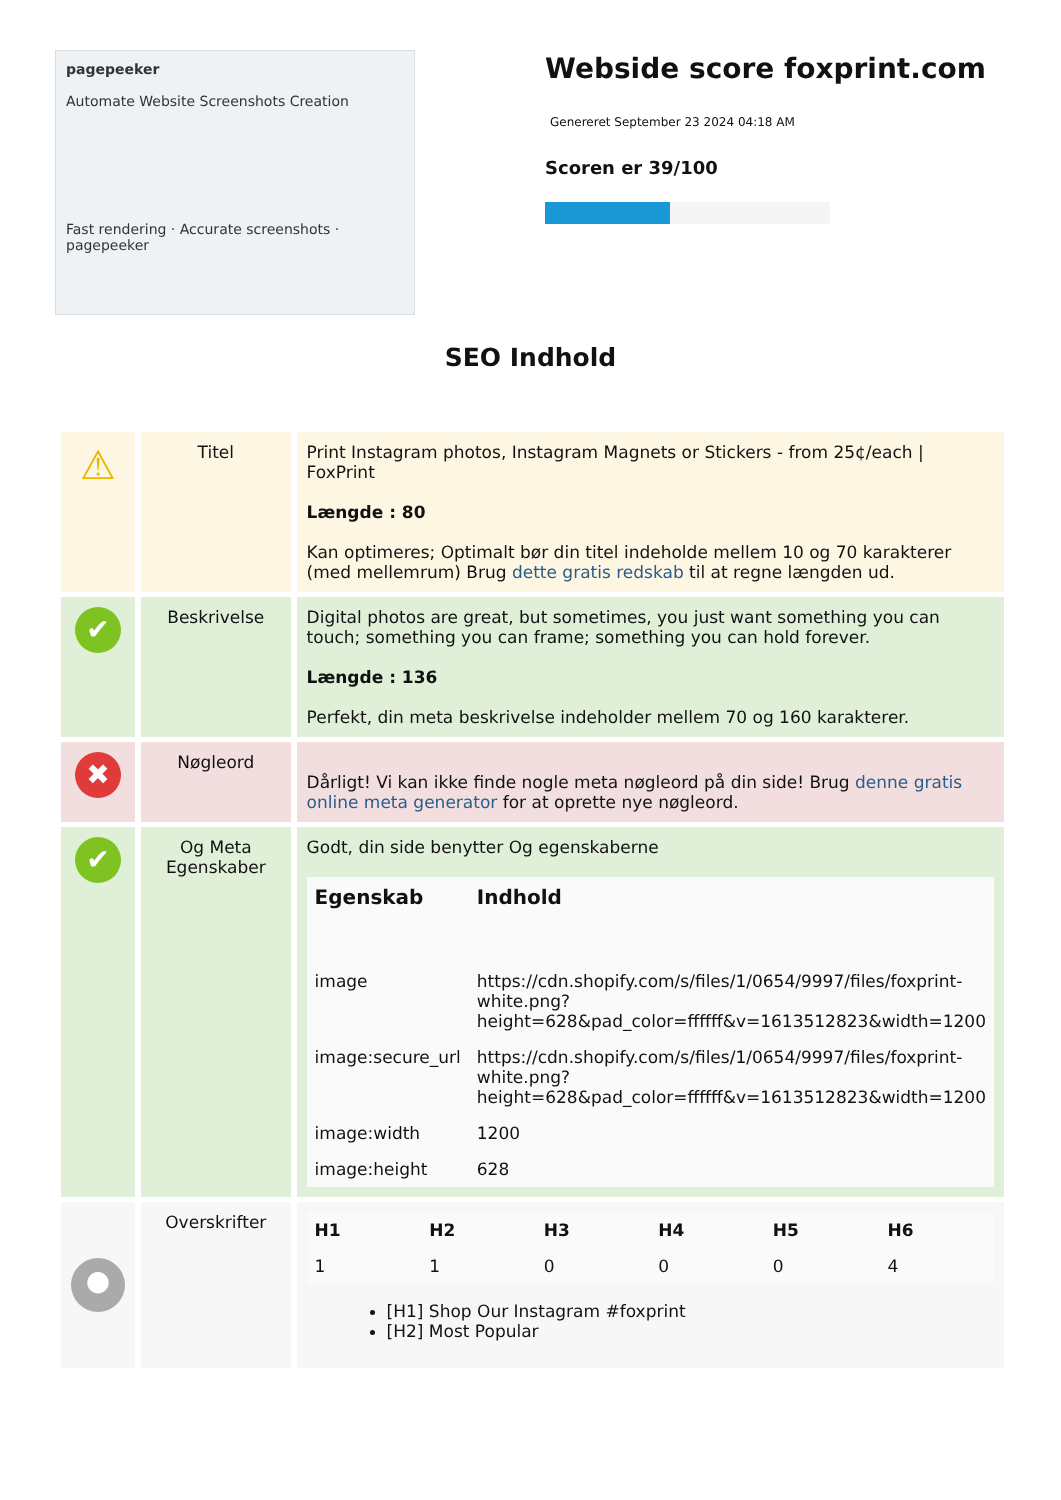pagepeeker
Automate Website Screenshots Creation
Fast rendering · Accurate screenshots · pagepeeker
Webside score foxprint.com
Genereret September 23 2024 04:18 AM
Scoren er 39/100
SEO Indhold
| ⚠ | Titel | Print Instagram photos, Instagram Magnets or Stickers - from 25¢/each / FoxPrint Længde : 80 Kan optimeres; Optimalt bør din titel indeholde mellem 10 og 70 karakterer (med mellemrum) Brug dette gratis redskab til at regne længden ud. |
| ✔ | Beskrivelse | Digital photos are great, but sometimes, you just want something you can touch; something you can frame; something you can hold forever. Længde : 136 Perfekt, din meta beskrivelse indeholder mellem 70 og 160 karakterer. |
| ✖ | Nøgleord | Dårligt! Vi kan ikke finde nogle meta nøgleord på din side! Brug denne gratis online meta generator for at oprette nye nøgleord. |
| ✔ | Og Meta Egenskaber | Godt, din side benytter Og egenskaberne / Egenskab / Indhold / / --- / --- / / image / https://cdn.shopify.com/s/files/1/0654/9997/files/foxprint-white.png?height=628&pad_color=ffffff&v=1613512823&width=1200 / / image:secure_url / https://cdn.shopify.com/s/files/1/0654/9997/files/foxprint-white.png?height=628&pad_color=ffffff&v=1613512823&width=1200 / / image:width / 1200 / / image:height / 628 / |
| ● | Overskrifter | / H1 / H2 / H3 / H4 / H5 / H6 / / --- / --- / --- / --- / --- / --- / / 1 / 1 / 0 / 0 / 0 / 4 / [H1] Shop Our Instagram #foxprint [H2] Most Popular |